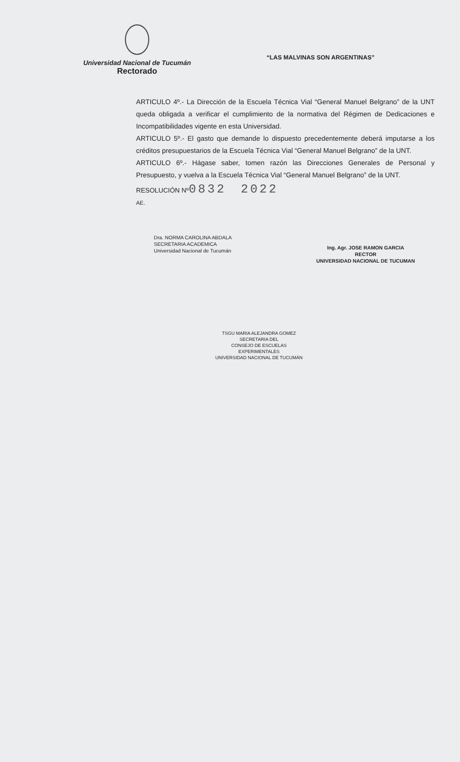Universidad Nacional de Tucumán
Rectorado
“LAS MALVINAS SON ARGENTINAS”
ARTICULO 4º.- La Dirección de la Escuela Técnica Vial “General Manuel Belgrano” de la UNT queda obligada a verificar el cumplimiento de la normativa del Régimen de Dedicaciones e Incompatibilidades vigente en esta Universidad.
ARTICULO 5º.- El gasto que demande lo dispuesto precedentemente deberá imputarse a los créditos presupuestarios de la Escuela Técnica Vial “General Manuel Belgrano” de la UNT.
ARTICULO 6º.- Hágase saber, tomen razón las Direcciones Generales de Personal y Presupuesto, y vuelva a la Escuela Técnica Vial “General Manuel Belgrano” de la UNT.
RESOLUCIÓN Nº0832 2022
AE.
Dra. NORMA CAROLINA ABDALA
SECRETARIA ACADEMICA
Universidad Nacional de Tucumán
Ing. Agr. JOSE RAMON GARCIA
RECTOR
UNIVERSIDAD NACIONAL DE TUCUMAN
TSGU MARIA ALEJANDRA GOMEZ
SECRETARIA DEL
CONSEJO DE ESCUELAS EXPERIMENTALES
UNIVERSIDAD NACIONAL DE TUCUMÁN